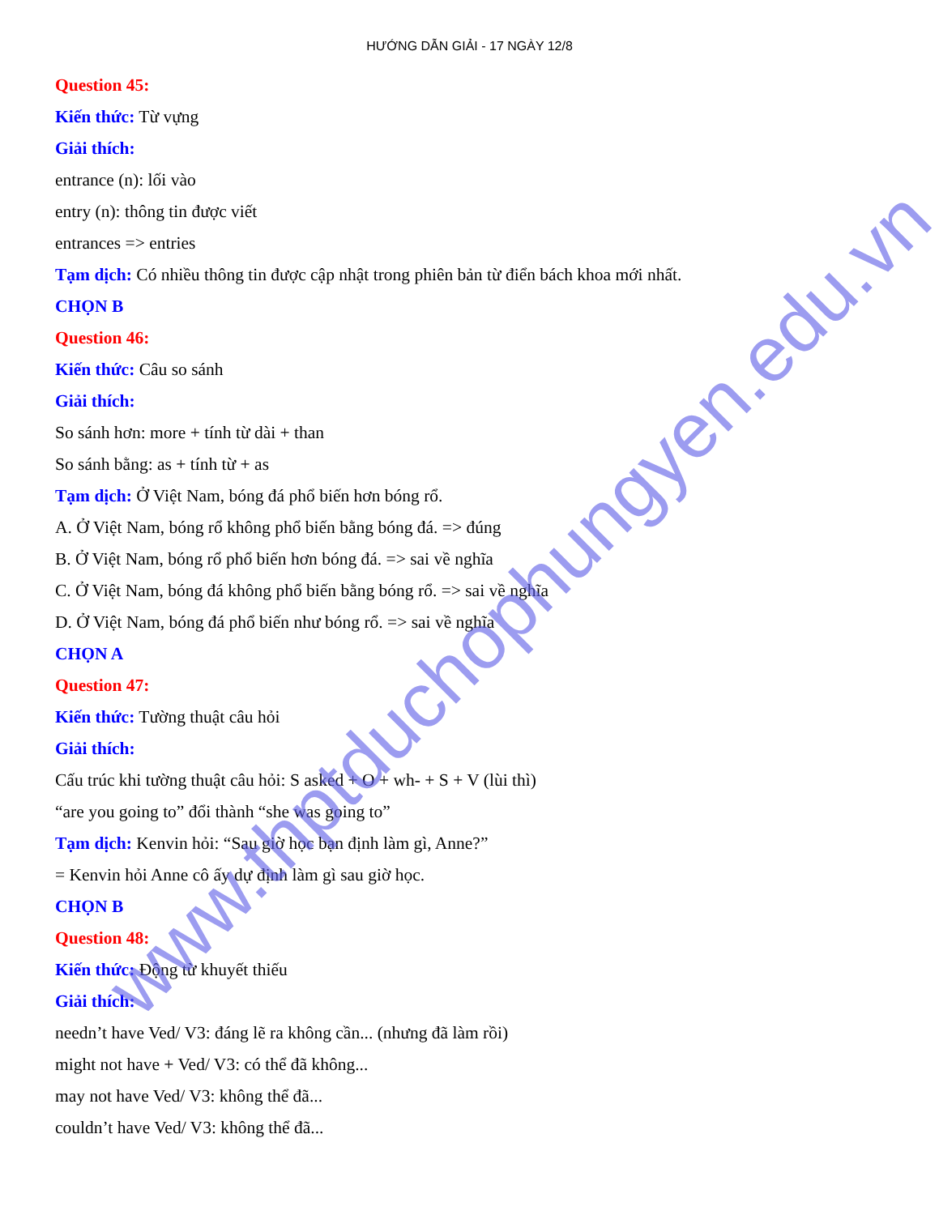HƯỚNG DẪN GIẢI - 17 NGÀY 12/8
Question 45:
Kiến thức: Từ vựng
Giải thích:
entrance (n): lối vào
entry (n): thông tin được viết
entrances => entries
Tạm dịch: Có nhiều thông tin được cập nhật trong phiên bản từ điển bách khoa mới nhất.
CHỌN B
Question 46:
Kiến thức: Câu so sánh
Giải thích:
So sánh hơn: more + tính từ dài + than
So sánh bằng: as + tính từ + as
Tạm dịch: Ở Việt Nam, bóng đá phổ biến hơn bóng rổ.
A. Ở Việt Nam, bóng rổ không phổ biến bằng bóng đá. => đúng
B. Ở Việt Nam, bóng rổ phổ biến hơn bóng đá. => sai về nghĩa
C. Ở Việt Nam, bóng đá không phổ biến bằng bóng rổ. => sai về nghĩa
D. Ở Việt Nam, bóng đá phổ biến như bóng rổ. => sai về nghĩa
CHỌN A
Question 47:
Kiến thức: Tường thuật câu hỏi
Giải thích:
Cấu trúc khi tường thuật câu hỏi: S asked + O + wh- + S + V (lùi thì)
“are you going to” đổi thành “she was going to”
Tạm dịch: Kenvin hỏi: “Sau giờ học bạn định làm gì, Anne?”
= Kenvin hỏi Anne cô ấy dự định làm gì sau giờ học.
CHỌN B
Question 48:
Kiến thức: Động từ khuyết thiếu
Giải thích:
needn’t have Ved/ V3: đáng lẽ ra không cần... (nhưng đã làm rồi)
might not have + Ved/ V3: có thể đã không...
may not have Ved/ V3: không thể đã...
couldn’t have Ved/ V3: không thể đã...
www.thptduchophungyen.edu.vn